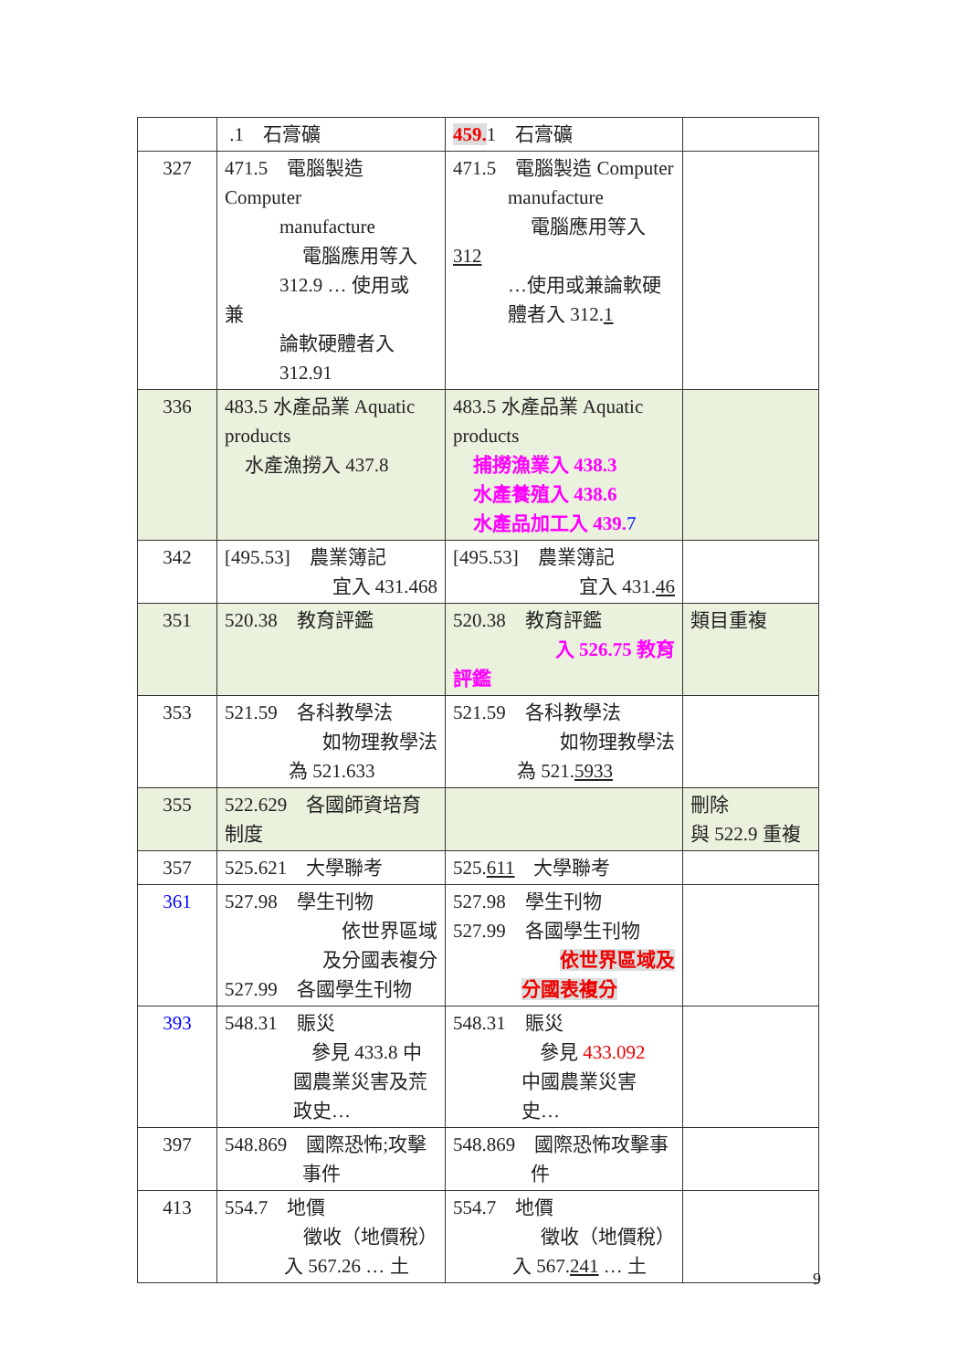| | .1 石膏礦 | 459. 1 石膏礦 | |
| 327 | 471.5 電腦製造 Computer manufacture 電腦應用等入 312.9 … 使用或 兼 論軟硬體者入 312.91 | 471.5 電腦製造 Computer manufacture 電腦應用等入 312 …使用或兼論軟硬 體者入 312. 1 | |
| 336 | 483.5 水產品業 Aquatic products 水產漁撈入 437.8 | 483.5 水產品業 Aquatic products 捕撈漁業入 438.3 水產養殖入 438.6 水產品加工入 439. 7 | |
| 342 | [495.53] 農業簿記 宜入 431.468 | [495.53] 農業簿記 宜入 431. 46 | |
| 351 | 520.38 教育評鑑 | 520.38 教育評鑑 入 526.75 教育 評鑑 | 類目重複 |
| 353 | 521.59 各科教學法 如物理教學法 為 521.633 | 521.59 各科教學法 如物理教學法 為 521. 5933 | |
| 355 | 522.629 各國師資培育制度 | | 刪除 與 522.9 重複 |
| 357 | 525.621 大學聯考 | 525. 611 大學聯考 | |
| 361 | 527.98 學生刊物 依世界區域 及分國表複分 527.99 各國學生刊物 | 527.98 學生刊物 527.99 各國學生刊物 依世界區域及 分國表複分 | |
| 393 | 548.31 賑災 參見 433.8 中 國農業災害及荒 政史… | 548.31 賑災 參見 433.092 中國農業災害 史… | |
| 397 | 548.869 國際恐怖;攻擊 事件 | 548.869 國際恐怖攻擊事 件 | |
| 413 | 554.7 地價 徵收（地價稅） 入 567.26 … 土 | 554.7 地價 徵收（地價稅） 入 567. 241 … 土 | |
9